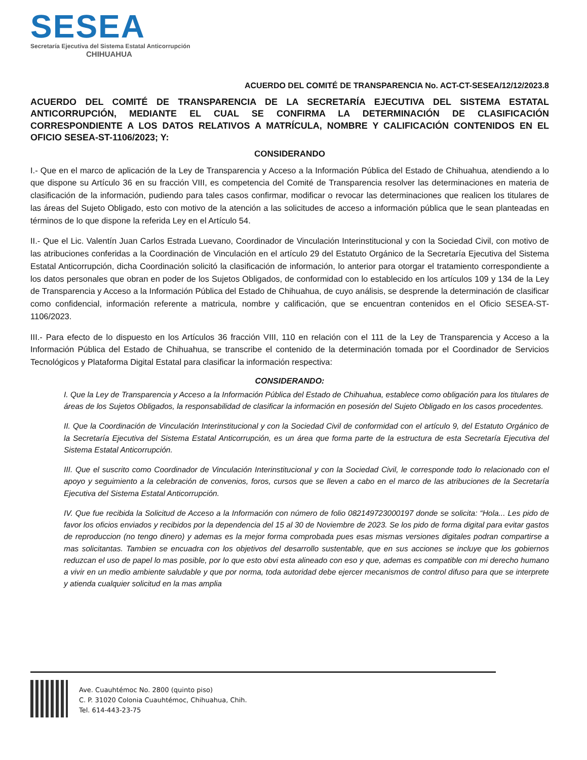SESEA
Secretaría Ejecutiva del Sistema Estatal Anticorrupción
CHIHUAHUA
ACUERDO DEL COMITÉ DE TRANSPARENCIA No. ACT-CT-SESEA/12/12/2023.8
ACUERDO DEL COMITÉ DE TRANSPARENCIA DE LA SECRETARÍA EJECUTIVA DEL SISTEMA ESTATAL ANTICORRUPCIÓN, MEDIANTE EL CUAL SE CONFIRMA LA DETERMINACIÓN DE CLASIFICACIÓN CORRESPONDIENTE A LOS DATOS RELATIVOS A MATRÍCULA, NOMBRE Y CALIFICACIÓN CONTENIDOS EN EL OFICIO SESEA-ST-1106/2023; Y:
CONSIDERANDO
I.- Que en el marco de aplicación de la Ley de Transparencia y Acceso a la Información Pública del Estado de Chihuahua, atendiendo a lo que dispone su Artículo 36 en su fracción VIII, es competencia del Comité de Transparencia resolver las determinaciones en materia de clasificación de la información, pudiendo para tales casos confirmar, modificar o revocar las determinaciones que realicen los titulares de las áreas del Sujeto Obligado, esto con motivo de la atención a las solicitudes de acceso a información pública que le sean planteadas en términos de lo que dispone la referida Ley en el Artículo 54.
II.- Que el Lic. Valentín Juan Carlos Estrada Luevano, Coordinador de Vinculación Interinstitucional y con la Sociedad Civil, con motivo de las atribuciones conferidas a la Coordinación de Vinculación en el artículo 29 del Estatuto Orgánico de la Secretaría Ejecutiva del Sistema Estatal Anticorrupción, dicha Coordinación solicitó la clasificación de información, lo anterior para otorgar el tratamiento correspondiente a los datos personales que obran en poder de los Sujetos Obligados, de conformidad con lo establecido en los artículos 109 y 134 de la Ley de Transparencia y Acceso a la Información Pública del Estado de Chihuahua, de cuyo análisis, se desprende la determinación de clasificar como confidencial, información referente a matricula, nombre y calificación, que se encuentran contenidos en el Oficio SESEA-ST-1106/2023.
III.- Para efecto de lo dispuesto en los Artículos 36 fracción VIII, 110 en relación con el 111 de la Ley de Transparencia y Acceso a la Información Pública del Estado de Chihuahua, se transcribe el contenido de la determinación tomada por el Coordinador de Servicios Tecnológicos y Plataforma Digital Estatal para clasificar la información respectiva:
CONSIDERANDO:
I. Que la Ley de Transparencia y Acceso a la Información Pública del Estado de Chihuahua, establece como obligación para los titulares de áreas de los Sujetos Obligados, la responsabilidad de clasificar la información en posesión del Sujeto Obligado en los casos procedentes.
II. Que la Coordinación de Vinculación Interinstitucional y con la Sociedad Civil de conformidad con el artículo 9, del Estatuto Orgánico de la Secretaría Ejecutiva del Sistema Estatal Anticorrupción, es un área que forma parte de la estructura de esta Secretaría Ejecutiva del Sistema Estatal Anticorrupción.
III. Que el suscrito como Coordinador de Vinculación Interinstitucional y con la Sociedad Civil, le corresponde todo lo relacionado con el apoyo y seguimiento a la celebración de convenios, foros, cursos que se lleven a cabo en el marco de las atribuciones de la Secretaría Ejecutiva del Sistema Estatal Anticorrupción.
IV. Que fue recibida la Solicitud de Acceso a la Información con número de folio 082149723000197 donde se solicita: “Hola... Les pido de favor los oficios enviados y recibidos por la dependencia del 15 al 30 de Noviembre de 2023. Se los pido de forma digital para evitar gastos de reproduccion (no tengo dinero) y ademas es la mejor forma comprobada pues esas mismas versiones digitales podran compartirse a mas solicitantas. Tambien se encuadra con los objetivos del desarrollo sustentable, que en sus acciones se incluye que los gobiernos reduzcan el uso de papel lo mas posible, por lo que esto obvi esta alineado con eso y que, ademas es compatible con mi derecho humano a vivir en un medio ambiente saludable y que por norma, toda autoridad debe ejercer mecanismos de control difuso para que se interprete y atienda cualquier solicitud en la mas amplia
Ave. Cuauhtémoc No. 2800 (quinto piso)
C. P. 31020 Colonia Cuauhtémoc, Chihuahua, Chih.
Tel. 614-443-23-75